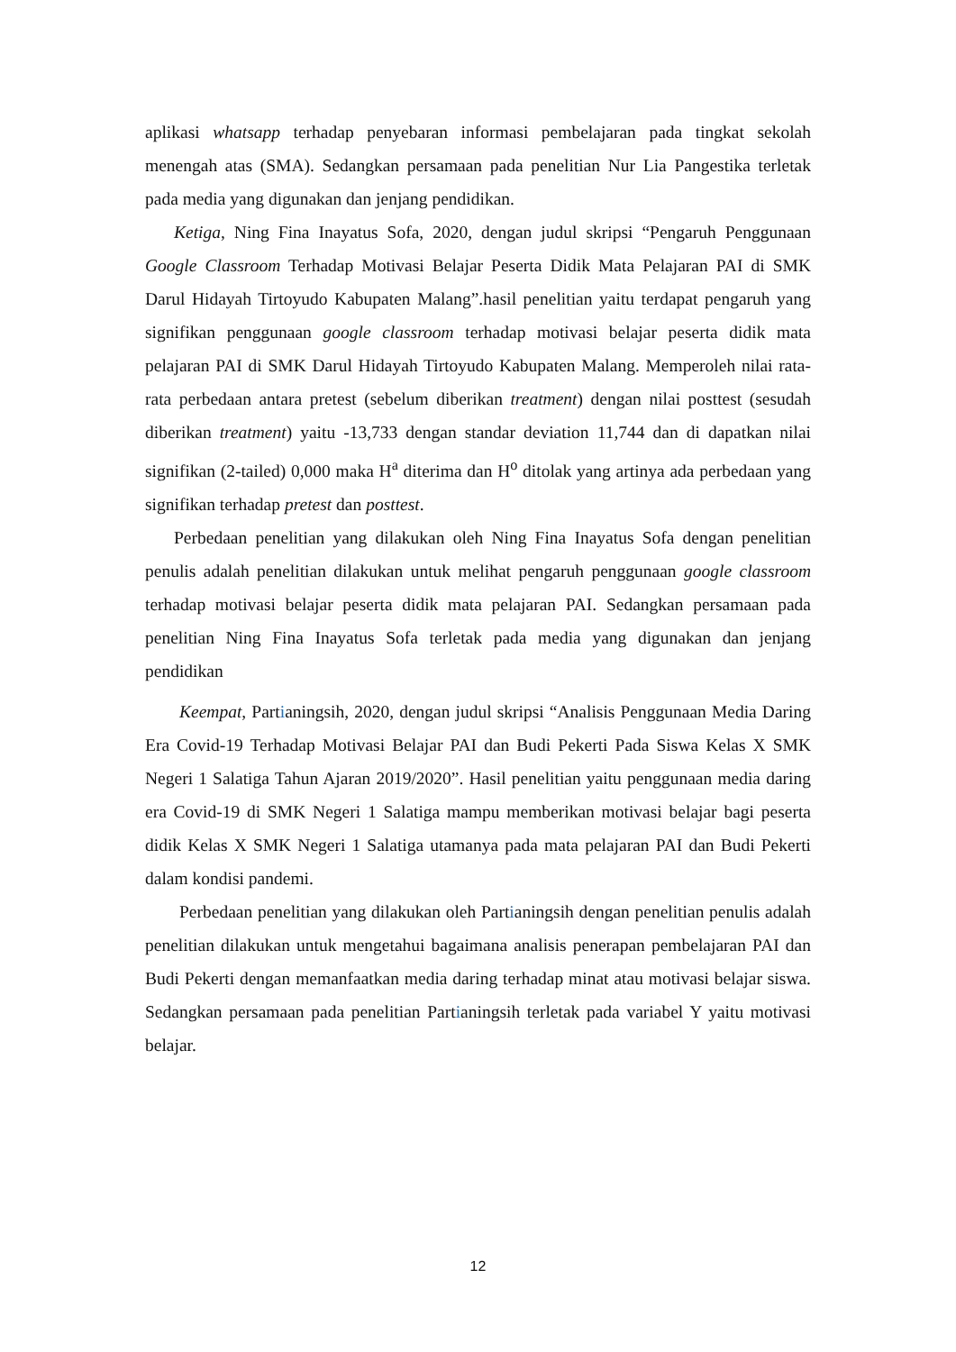aplikasi whatsapp terhadap penyebaran informasi pembelajaran pada tingkat sekolah menengah atas (SMA). Sedangkan persamaan pada penelitian Nur Lia Pangestika terletak pada media yang digunakan dan jenjang pendidikan.
Ketiga, Ning Fina Inayatus Sofa, 2020, dengan judul skripsi “Pengaruh Penggunaan Google Classroom Terhadap Motivasi Belajar Peserta Didik Mata Pelajaran PAI di SMK Darul Hidayah Tirtoyudo Kabupaten Malang”.hasil penelitian yaitu terdapat pengaruh yang signifikan penggunaan google classroom terhadap motivasi belajar peserta didik mata pelajaran PAI di SMK Darul Hidayah Tirtoyudo Kabupaten Malang. Memperoleh nilai rata-rata perbedaan antara pretest (sebelum diberikan treatment) dengan nilai posttest (sesudah diberikan treatment) yaitu -13,733 dengan standar deviation 11,744 dan di dapatkan nilai signifikan (2-tailed) 0,000 maka H<sup>a</sup> diterima dan H<sup>o</sup> ditolak yang artinya ada perbedaan yang signifikan terhadap pretest dan posttest.
Perbedaan penelitian yang dilakukan oleh Ning Fina Inayatus Sofa dengan penelitian penulis adalah penelitian dilakukan untuk melihat pengaruh penggunaan google classroom terhadap motivasi belajar peserta didik mata pelajaran PAI. Sedangkan persamaan pada penelitian Ning Fina Inayatus Sofa terletak pada media yang digunakan dan jenjang pendidikan
Keempat, Partianingsih, 2020, dengan judul skripsi “Analisis Penggunaan Media Daring Era Covid-19 Terhadap Motivasi Belajar PAI dan Budi Pekerti Pada Siswa Kelas X SMK Negeri 1 Salatiga Tahun Ajaran 2019/2020”. Hasil penelitian yaitu penggunaan media daring era Covid-19 di SMK Negeri 1 Salatiga mampu memberikan motivasi belajar bagi peserta didik Kelas X SMK Negeri 1 Salatiga utamanya pada mata pelajaran PAI dan Budi Pekerti dalam kondisi pandemi.
Perbedaan penelitian yang dilakukan oleh Partianingsih dengan penelitian penulis adalah penelitian dilakukan untuk mengetahui bagaimana analisis penerapan pembelajaran PAI dan Budi Pekerti dengan memanfaatkan media daring terhadap minat atau motivasi belajar siswa. Sedangkan persamaan pada penelitian Partianingsih terletak pada variabel Y yaitu motivasi belajar.
12